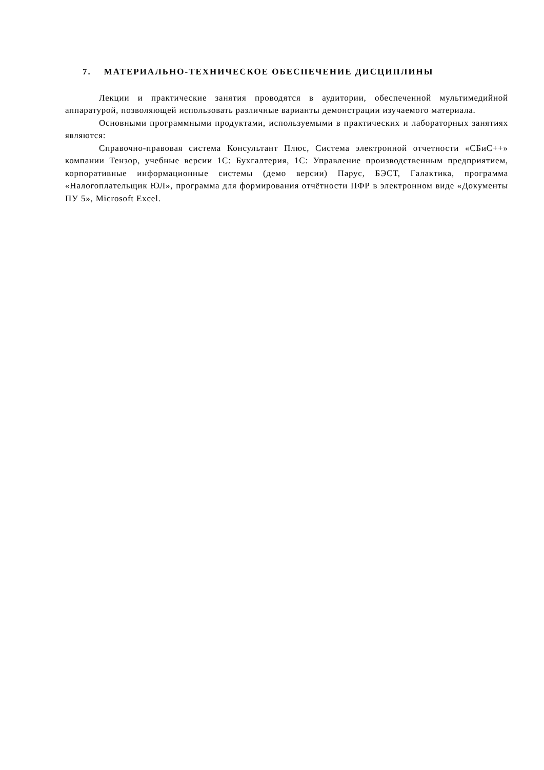7. МАТЕРИАЛЬНО-ТЕХНИЧЕСКОЕ ОБЕСПЕЧЕНИЕ ДИСЦИПЛИНЫ
Лекции и практические занятия проводятся в аудитории, обеспеченной мультимедийной аппаратурой, позволяющей использовать различные варианты демонстрации изучаемого материала.
Основными программными продуктами, используемыми в практических и лабораторных занятиях являются:
Справочно-правовая система Консультант Плюс, Система электронной отчетности «СБиС++» компании Тензор, учебные версии 1С: Бухгалтерия, 1С: Управление производственным предприятием, корпоративные информационные системы (демо версии) Парус, БЭСТ, Галактика, программа «Налогоплательщик ЮЛ», программа для формирования отчётности ПФР в электронном виде «Документы ПУ 5», Microsoft Excel.